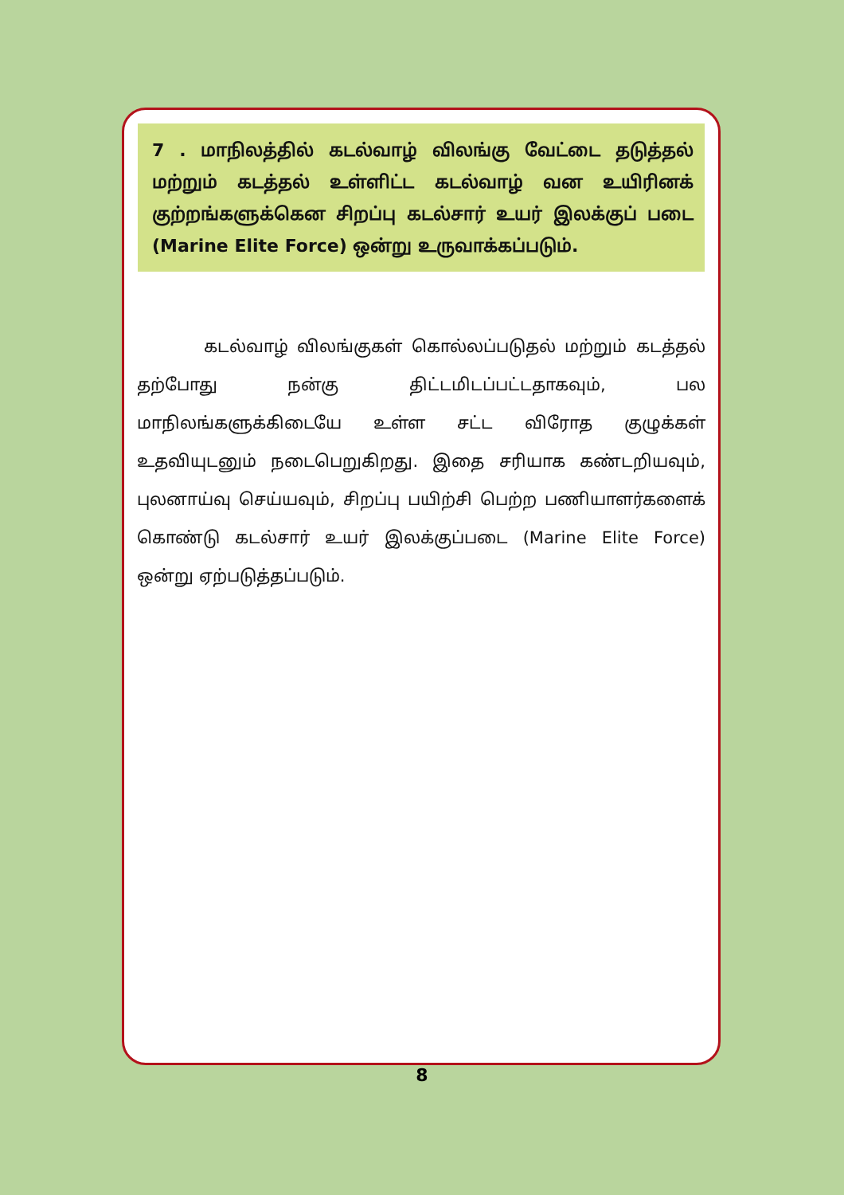7 . மாநிலத்தில் கடல்வாழ் விலங்கு வேட்டை தடுத்தல் மற்றும் கடத்தல் உள்ளிட்ட கடல்வாழ் வன உயிரினக் குற்றங்களுக்கென சிறப்பு கடல்சார் உயர் இலக்குப் படை (Marine Elite Force) ஒன்று உருவாக்கப்படும்.
கடல்வாழ் விலங்குகள் கொல்லப்படுதல் மற்றும் கடத்தல் தற்போது நன்கு திட்டமிடப்பட்டதாகவும், பல மாநிலங்களுக்கிடையே உள்ள சட்ட விரோத குழுக்கள் உதவியுடனும் நடைபெறுகிறது. இதை சரியாக கண்டறியவும், புலனாய்வு செய்யவும், சிறப்பு பயிற்சி பெற்ற பணியாளர்களைக் கொண்டு கடல்சார் உயர் இலக்குப்படை (Marine Elite Force) ஒன்று ஏற்படுத்தப்படும்.
8